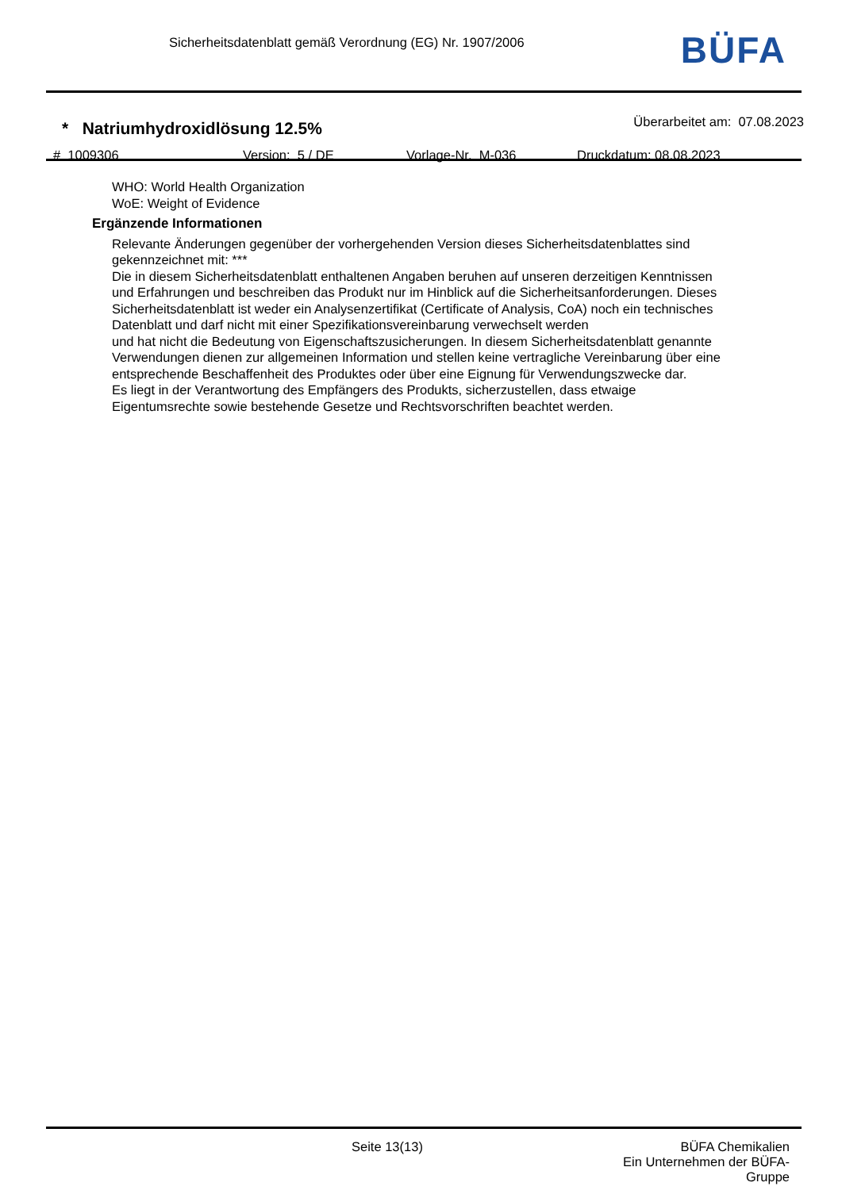Sicherheitsdatenblatt gemäß Verordnung (EG) Nr. 1907/2006
BÜFA
* Natriumhydroxidlösung 12.5% Überarbeitet am: 07.08.2023
# 1009306 Version: 5 / DE Vorlage-Nr. M-036 Druckdatum: 08.08.2023
WHO: World Health Organization
WoE: Weight of Evidence
Ergänzende Informationen
Relevante Änderungen gegenüber der vorhergehenden Version dieses Sicherheitsdatenblattes sind
gekennzeichnet mit: ***
Die in diesem Sicherheitsdatenblatt enthaltenen Angaben beruhen auf unseren derzeitigen Kenntnissen
und Erfahrungen und beschreiben das Produkt nur im Hinblick auf die Sicherheitsanforderungen. Dieses
Sicherheitsdatenblatt ist weder ein Analysenzertifikat (Certificate of Analysis, CoA) noch ein technisches
Datenblatt und darf nicht mit einer Spezifikationsvereinbarung verwechselt werden
und hat nicht die Bedeutung von Eigenschaftszusicherungen. In diesem Sicherheitsdatenblatt genannte
Verwendungen dienen zur allgemeinen Information und stellen keine vertragliche Vereinbarung über eine
entsprechende Beschaffenheit des Produktes oder über eine Eignung für Verwendungszwecke dar.
Es liegt in der Verantwortung des Empfängers des Produkts, sicherzustellen, dass etwaige
Eigentumsrechte sowie bestehende Gesetze und Rechtsvorschriften beachtet werden.
Seite 13(13) BÜFA Chemikalien
Ein Unternehmen der BÜFA-Gruppe